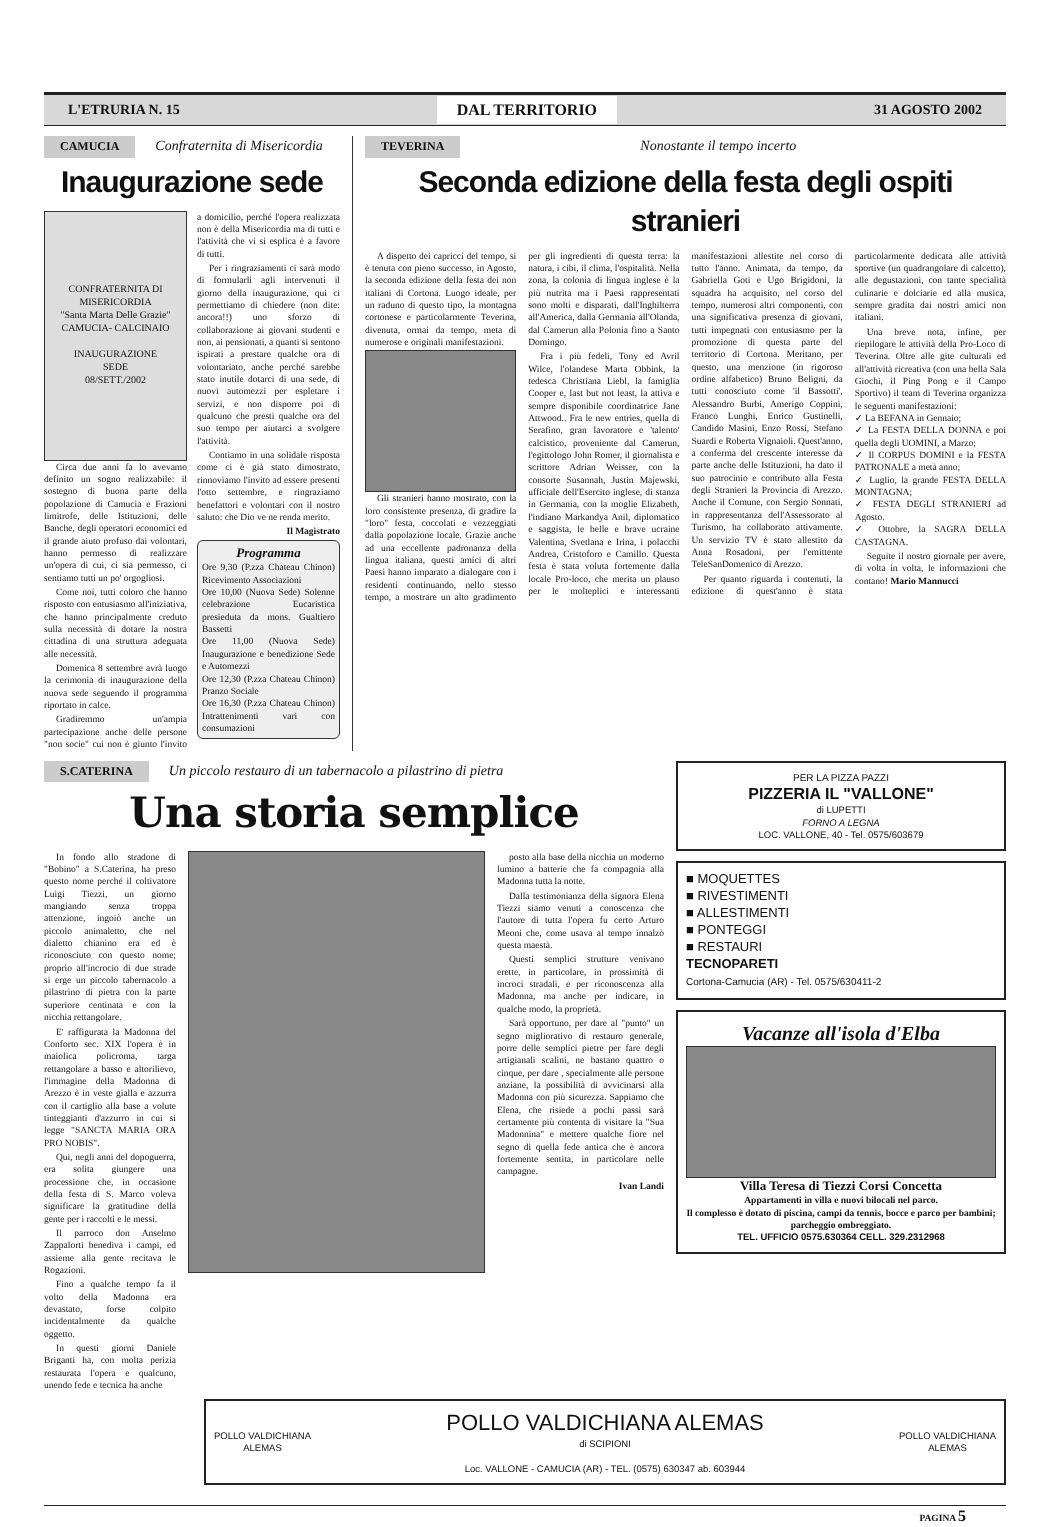L'ETRURIA N. 15 DAL TERRITORIO 31 AGOSTO 2002
CAMUCIA Confraternita di Misericordia
Inaugurazione sede
CONFRATERNITA DI MISERICORDIA
"Santa Marta Delle Grazie"
CAMUCIA- CALCINAIO
INAUGURAZIONE
SEDE
08/SETT./2002
Circa due anni fa lo avevamo definito un sogno realizzabile: il sostegno di buona parte della popolazione di Camucia e Frazioni limitrofe, delle Istituzioni, delle Banche, degli operatori economici ed il grande aiuto profuso dai volontari, hanno permesso di realizzare un'opera di cui, ci sia permesso, ci sentiamo tutti un po' orgogliosi.
Come noi, tutti coloro che hanno risposto con entusiasmo all'iniziativa, che hanno principalmente creduto sulla necessità di dotare la nostra cittadina di una struttura adeguata alle necessità.
Domenica 8 settembre avrà luogo la cerimonia di inaugurazione della nuova sede seguendo il programma riportato in calce.
Gradiremmo un'ampia partecipazione anche delle persone "non socie" cui non è giunto l'invito a domicilio, perché l'opera realizzata non è della Misericordia ma di tutti e l'attività che vi si esplica è a favore di tutti.
Per i ringraziamenti ci sarà modo di formularli agli intervenuti il giorno della inaugurazione, qui ci permettiamo di chiedere (non dite: ancora!!) uno sforzo di collaborazione ai giovani studenti e non, ai pensionati, a quanti si sentono ispirati a prestare qualche ora di volontariato, anche perché sarebbe stato inutile dotarci di una sede, di nuovi automezzi per espletare i servizi, e non disporre poi di qualcuno che presti qualche ora del suo tempo per aiutarci a svolgere l'attività.
Contiamo in una solidale risposta come ci è già stato dimostrato, rinnoviamo l'invito ad essere presenti l'otto settembre, e ringraziamo benefattori e volontari con il nostro saluto: che Dio ve ne renda merito.
Il Magistrato
Programma
Ore 9,30 (P.zza Chateau Chinon) Ricevimento Associazioni
Ore 10,00 (Nuova Sede) Solenne celebrazione Eucaristica presieduta da mons. Gualtiero Bassetti
Ore 11,00 (Nuova Sede) Inaugurazione e benedizione Sede e Automezzi
Ore 12,30 (P.zza Chateau Chinon) Pranzo Sociale
Ore 16,30 (P.zza Chateau Chinon) Intrattenimenti vari con consumazioni
TEVERINA Nonostante il tempo incerto
Seconda edizione della festa degli ospiti stranieri
A dispetto dei capricci del tempo, si è tenuta con pieno successo, in Agosto, la seconda edizione della festa dei non italiani di Cortona. Luogo ideale, per un raduno di questo tipo, la montagna cortonese e particolarmente Teverina, divenuta, ormai da tempo, meta di numerose e originali manifestazioni.
Gli stranieri hanno mostrato, con la loro consistente presenza, di gradire la "loro" festa, coccolati e vezzeggiati dalla popolazione locale. Grazie anche ad una eccellente padronanza della lingua italiana, questi amici di altri Paesi hanno imparato a dialogare con i residenti continuando, nello stesso tempo, a mostrare un alto gradimento per gli ingredienti di questa terra: la natura, i cibi, il clima, l'ospitalità. Nella zona, la colonia di lingua inglese è la più nutrita ma i Paesi rappresentati sono molti e disparati, dall'Inghilterra all'America, dalla Germania all'Olanda, dal Camerun alla Polonia fino a Santo Domingo.
Fra i più fedeli, Tony ed Avril Wilce, l'olandese Marta Obbink, la tedesca Christiana Liebl, la famiglia Cooper e, last but not least, la attiva e sempre disponibile coordinatrice Jane Attwood.. Fra le new entries, quella di Serafino, gran lavoratore e 'talento' calcistico, proveniente dal Camerun, l'egittologo John Romer, il giornalista e scrittore Adrian Weisser, con la consorte Susannah, Justin Majewski, ufficiale dell'Esercito inglese, di stanza in Germania, con la moglie Elizabeth, l'indiano Markandya Anil, diplomatico e saggista, le belle e brave ucraine Valentina, Svetlana e Irina, i polacchi Andrea, Cristoforo e Camillo. Questa festa è stata voluta fortemente dalla locale Pro-loco, che merita un plauso per le molteplici e interessanti manifestazioni allestite nel corso di tutto l'anno. Animata, da tempo, da Gabriella Goti e Ugo Brigidoni, la squadra ha acquisito, nel corso del tempo, numerosi altri componenti, con una significativa presenza di giovani, tutti impegnati con entusiasmo per la promozione di questa parte del territorio di Cortona. Meritano, per questo, una menzione (in rigoroso ordine alfabetico) Bruno Beligni, da tutti conosciuto come 'il Bassotti', Alessandro Burbi, Amerigo Coppini, Franco Lunghi, Enrico Gustinelli, Candido Masini, Enzo Rossi, Stefano Suardi e Roberta Vignaioli. Quest'anno, a conferma del crescente interesse da parte anche delle Istituzioni, ha dato il suo patrocinio e contributo alla Festa degli Stranieri la Provincia di Arezzo. Anche il Comune, con Sergio Sonnati, in rappresentanza dell'Assessorato al Turismo, ha collaborato attivamente. Un servizio TV è stato allestito da Anna Rosadoni, per l'emittente TeleSanDomenico di Arezzo.
Per quanto riguarda i contenuti, la edizione di quest'anno è stata particolarmente dedicata alle attività sportive (un quadrangolare di calcetto), alle degustazioni, con tante specialità culinarie e dolciarie ed alla musica, sempre gradita dai nostri amici non italiani.
Una breve nota, infine, per riepilogare le attività della Pro-Loco di Teverina. Oltre alle gite culturali ed all'attività ricreativa (con una bella Sala Giochi, il Ping Pong e il Campo Sportivo) il team di Teverina organizza le seguenti manifestazioni:
✓ La BEFANA in Gennaio;
✓ La FESTA DELLA DONNA e poi quella degli UOMINI, a Marzo;
✓ Il CORPUS DOMINI e la FESTA PATRONALE a metà anno;
✓ Luglio, la grande FESTA DELLA MONTAGNA;
✓ FESTA DEGLI STRANIERI ad Agosto.
✓ Ottobre, la SAGRA DELLA CASTAGNA.
Seguite il nostro giornale per avere, di volta in volta, le informazioni che contano! Mario Mannucci
S.CATERINA Un piccolo restauro di un tabernacolo a pilastrino di pietra
Una storia semplice
In fondo allo stradone di "Bobino" a S.Caterina, ha preso questo nome perché il coltivatore Luigi Tiezzi, un giorno mangiando senza troppa attenzione, ingoiò anche un piccolo animaletto, che nel dialetto chianino era ed è riconosciuto con questo nome; proprio all'incrocio di due strade si erge un piccolo tabernacolo a pilastrino di pietra con la parte superiore centinata e con la nicchia rettangolare.
E' raffigurata la Madonna del Conforto sec. XIX l'opera è in maiolica policroma, targa rettangolare a basso e altorilievo, l'immagine della Madonna di Arezzo è in veste gialla e azzurra con il cartiglio alla base a volute tinteggianti d'azzurro in cui si legge "SANCTA MARIA ORA PRO NOBIS".
Qui, negli anni del dopoguerra, era solita giungere una processione che, in occasione della festa di S. Marco voleva significare la gratitudine della gente per i raccolti e le messi.
Il parroco don Anselmo Zappalorti benediva i campi, ed assieme alla gente recitava le Rogazioni.
Fino a qualche tempo fa il volto della Madonna era devastato, forse colpito incidentalmente da qualche oggetto.
In questi giorni Daniele Briganti ha, con molta perizia restaurata l'opera e qualcuno, unendo fede e tecnica ha anche
posto alla base della nicchia un moderno lumino a batterie che fa compagnia alla Madonna tutta la notte.
Dalla testimonianza della signora Elena Tiezzi siamo venuti a conoscenza che l'autore di tutta l'opera fu certo Arturo Meoni che, come usava al tempo innalzò questa maestà.
Questi semplici strutture venivano erette, in particolare, in prossimità di incroci stradali, e per riconoscenza alla Madonna, ma anche per indicare, in qualche modo, la proprietà.
Sarà opportuno, per dare al "punto" un segno migliorativo di restauro generale, porre delle semplici pietre per fare degli artigianali scalini, ne bastano quattro o cinque, per dare , specialmente alle persone anziane, la possibilità di avvicinarsi alla Madonna con più sicurezza. Sappiamo che Elena, che risiede a pochi passi sarà certamente più contenta di visitare la "Sua Madonnina" e mettere qualche fiore nel segno di quella fede antica che è ancora fortemente sentita, in particolare nelle campagne.
Ivan Landi
PER LA PIZZA PAZZI
PIZZERIA IL "VALLONE"
di LUPETTI
FORNO A LEGNA
LOC. VALLONE, 40 - Tel. 0575/603679
■ MOQUETTES
■ RIVESTIMENTI
■ ALLESTIMENTI
■ PONTEGGI
■ RESTAURI
TECNOPARETI
Cortona-Camucia (AR) - Tel. 0575/630411-2
Vacanze all'isola d'Elba
Villa Teresa di Tiezzi Corsi Concetta
Appartamenti in villa e nuovi bilocali nel parco.
Il complesso è dotato di piscina, campi da tennis, bocce e parco per bambini; parcheggio ombreggiato.
TEL. UFFICIO 0575.630364 CELL. 329.2312968
POLLO VALDICHIANA
ALEMAS
POLLO VALDICHIANA ALEMAS
di SCIPIONI
Loc. VALLONE - CAMUCIA (AR) - TEL. (0575) 630347 ab. 603944
POLLO VALDICHIANA
ALEMAS
PAGINA 5